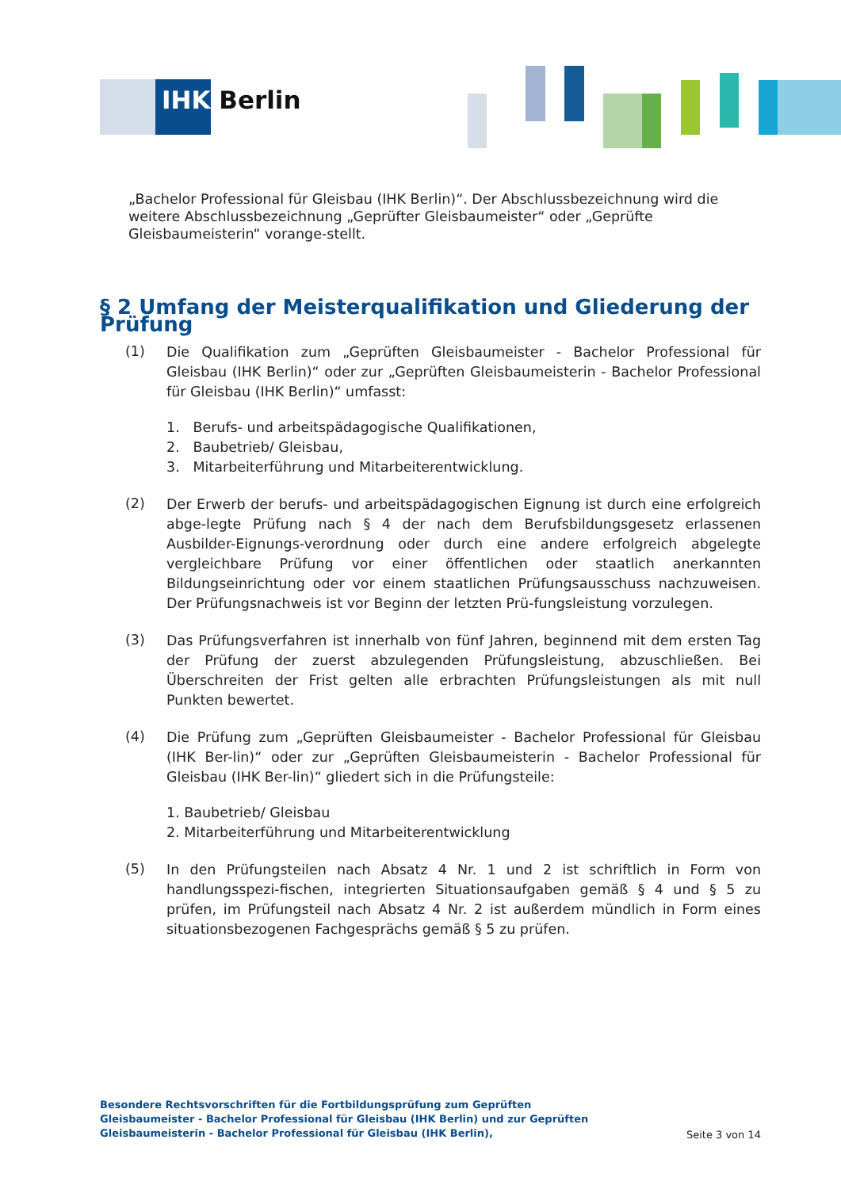IHK Berlin
„Bachelor Professional für Gleisbau (IHK Berlin)“. Der Abschlussbezeichnung wird die weitere Abschlussbezeichnung „Geprüfter Gleisbaumeister“ oder „Geprüfte Gleisbaumeisterin“ vorange-stellt.
§ 2 Umfang der Meisterqualifikation und Gliederung der Prüfung
(1)
Die Qualifikation zum „Geprüften Gleisbaumeister - Bachelor Professional für Gleisbau (IHK Berlin)“ oder zur „Geprüften Gleisbaumeisterin - Bachelor Professional für Gleisbau (IHK Berlin)“ umfasst:
1. Berufs- und arbeitspädagogische Qualifikationen,
2. Baubetrieb/ Gleisbau,
3. Mitarbeiterführung und Mitarbeiterentwicklung.
(2)
Der Erwerb der berufs- und arbeitspädagogischen Eignung ist durch eine erfolgreich abge-legte Prüfung nach § 4 der nach dem Berufsbildungsgesetz erlassenen Ausbilder-Eignungs-verordnung oder durch eine andere erfolgreich abgelegte vergleichbare Prüfung vor einer öffentlichen oder staatlich anerkannten Bildungseinrichtung oder vor einem staatlichen Prüfungsausschuss nachzuweisen. Der Prüfungsnachweis ist vor Beginn der letzten Prü-fungsleistung vorzulegen.
(3)
Das Prüfungsverfahren ist innerhalb von fünf Jahren, beginnend mit dem ersten Tag der Prüfung der zuerst abzulegenden Prüfungsleistung, abzuschließen. Bei Überschreiten der Frist gelten alle erbrachten Prüfungsleistungen als mit null Punkten bewertet.
(4)
Die Prüfung zum „Geprüften Gleisbaumeister - Bachelor Professional für Gleisbau (IHK Ber-lin)“ oder zur „Geprüften Gleisbaumeisterin - Bachelor Professional für Gleisbau (IHK Ber-lin)“ gliedert sich in die Prüfungsteile:
1. Baubetrieb/ Gleisbau
2. Mitarbeiterführung und Mitarbeiterentwicklung
(5)
In den Prüfungsteilen nach Absatz 4 Nr. 1 und 2 ist schriftlich in Form von handlungsspezi-fischen, integrierten Situationsaufgaben gemäß § 4 und § 5 zu prüfen, im Prüfungsteil nach Absatz 4 Nr. 2 ist außerdem mündlich in Form eines situationsbezogenen Fachgesprächs gemäß § 5 zu prüfen.
Besondere Rechtsvorschriften für die Fortbildungsprüfung zum Geprüften Gleisbaumeister - Bachelor Professional für Gleisbau (IHK Berlin) und zur Geprüften Gleisbaumeisterin - Bachelor Professional für Gleisbau (IHK Berlin),
Seite 3 von 14